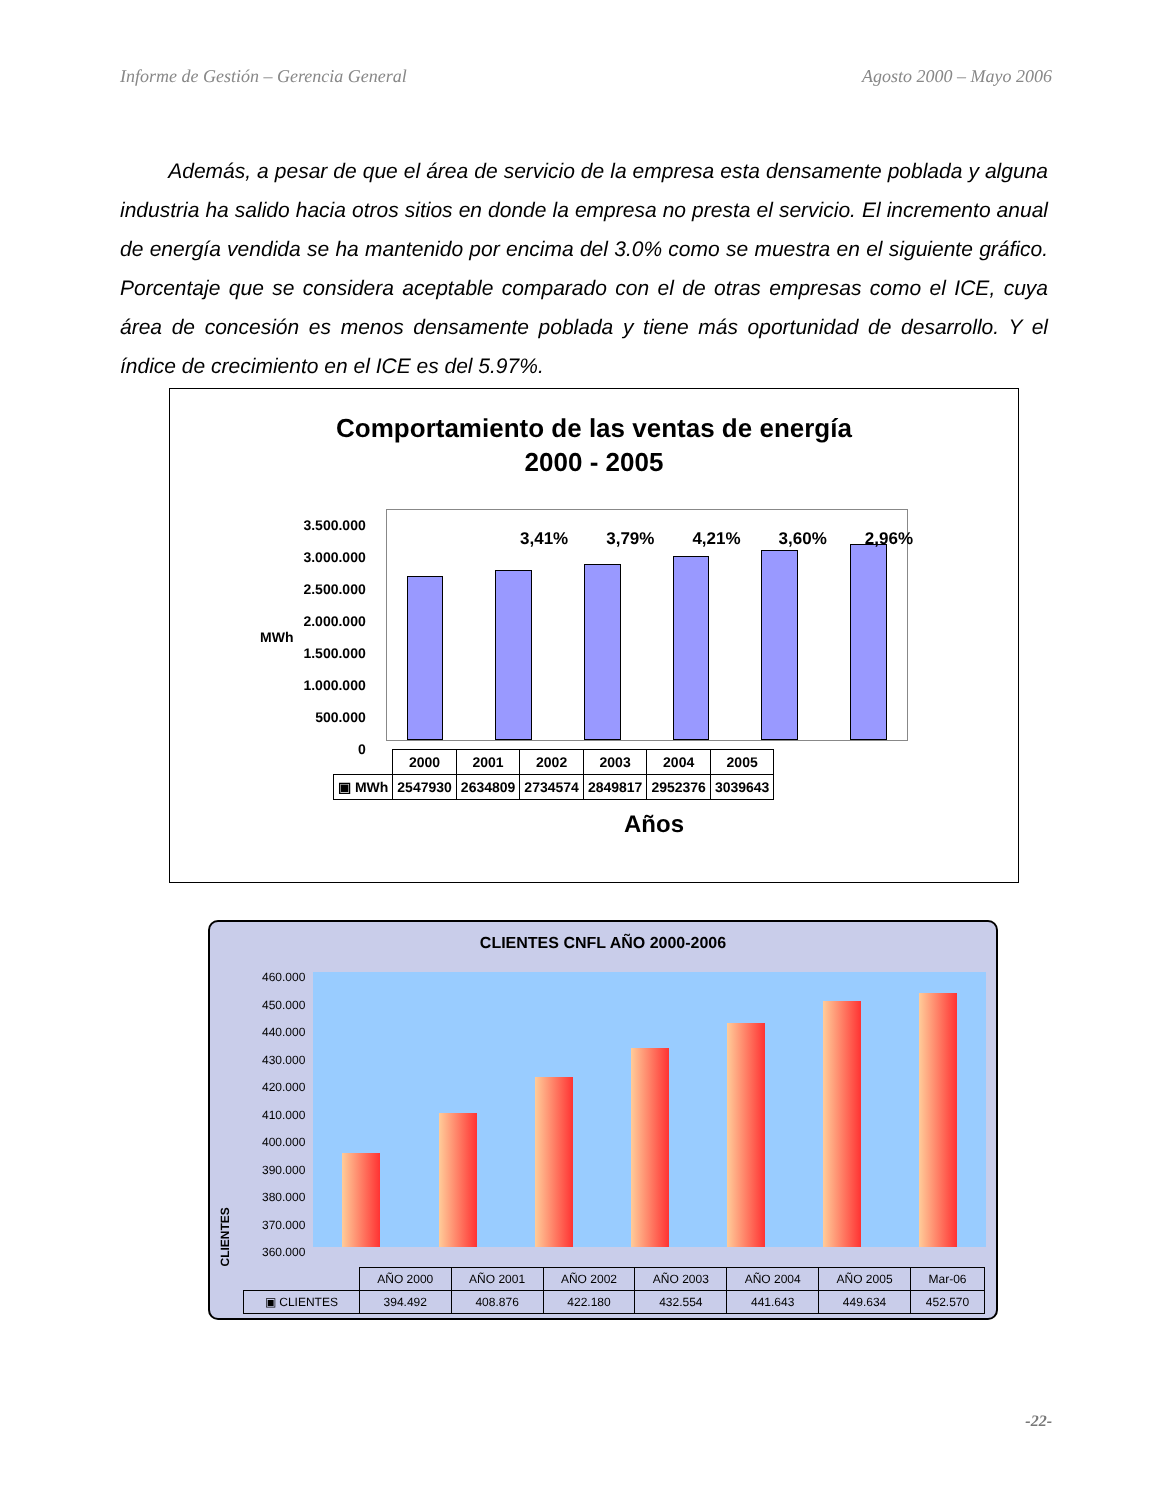Informe de Gestión – Gerencia General Agosto 2000 – Mayo 2006
Además, a pesar de que el área de servicio de la empresa esta densamente poblada y alguna industria ha salido hacia otros sitios en donde la empresa no presta el servicio. El incremento anual de energía vendida se ha mantenido por encima del 3.0% como se muestra en el siguiente gráfico. Porcentaje que se considera aceptable comparado con el de otras empresas como el ICE, cuya área de concesión es menos densamente poblada y tiene más oportunidad de desarrollo. Y el índice de crecimiento en el ICE es del 5.97%.
Comportamiento de las ventas de energía
2000 - 2005
MWh
3.500.000
3.000.000
2.500.000
2.000.000
1.500.000
1.000.000
500.000
0
3,41% 3,79% 4,21% 3,60% 2,96%
| | 2000 | 2001 | 2002 | 2003 | 2004 | 2005 |
| ▣ MWh | 2547930 | 2634809 | 2734574 | 2849817 | 2952376 | 3039643 |
Años
CLIENTES CNFL AÑO 2000-2006
CLIENTES
460.000
450.000
440.000
430.000
420.000
410.000
400.000
390.000
380.000
370.000
360.000
| | AÑO 2000 | AÑO 2001 | AÑO 2002 | AÑO 2003 | AÑO 2004 | AÑO 2005 | Mar-06 |
| ▣ CLIENTES | 394.492 | 408.876 | 422.180 | 432.554 | 441.643 | 449.634 | 452.570 |
-22-